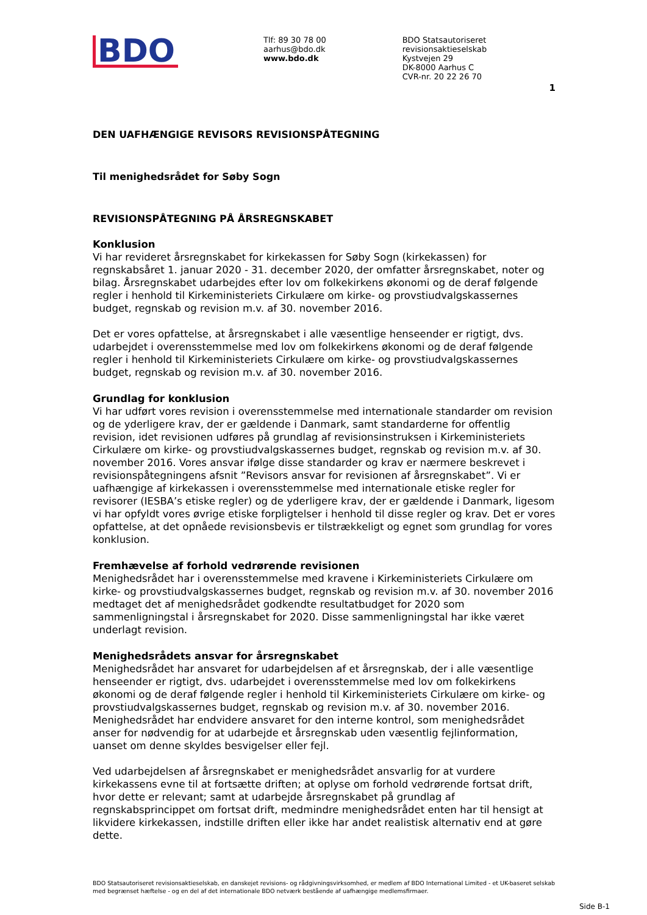BDO
Tlf: 89 30 78 00
aarhus@bdo.dk
www.bdo.dk
BDO Statsautoriseret revisionsaktieselskab
Kystvejen 29
DK-8000 Aarhus C
CVR-nr. 20 22 26 70
1
DEN UAFHÆNGIGE REVISORS REVISIONSPÅTEGNING
Til menighedsrådet for Søby Sogn
REVISIONSPÅTEGNING PÅ ÅRSREGNSKABET
Konklusion
Vi har revideret årsregnskabet for kirkekassen for Søby Sogn (kirkekassen) for regnskabsåret 1. januar 2020 - 31. december 2020, der omfatter årsregnskabet, noter og bilag. Årsregnskabet udarbejdes efter lov om folkekirkens økonomi og de deraf følgende regler i henhold til Kirkeministeriets Cirkulære om kirke- og provstiudvalgskassernes budget, regnskab og revision m.v. af 30. november 2016.
Det er vores opfattelse, at årsregnskabet i alle væsentlige henseender er rigtigt, dvs. udarbejdet i overensstemmelse med lov om folkekirkens økonomi og de deraf følgende regler i henhold til Kirkeministeriets Cirkulære om kirke- og provstiudvalgskassernes budget, regnskab og revision m.v. af 30. november 2016.
Grundlag for konklusion
Vi har udført vores revision i overensstemmelse med internationale standarder om revision og de yderligere krav, der er gældende i Danmark, samt standarderne for offentlig revision, idet revisionen udføres på grundlag af revisionsinstruksen i Kirkeministeriets Cirkulære om kirke- og provstiudvalgskassernes budget, regnskab og revision m.v. af 30. november 2016. Vores ansvar ifølge disse standarder og krav er nærmere beskrevet i revisionspåtegningens afsnit ”Revisors ansvar for revisionen af årsregnskabet”. Vi er uafhængige af kirkekassen i overensstemmelse med internationale etiske regler for revisorer (IESBA’s etiske regler) og de yderligere krav, der er gældende i Danmark, ligesom vi har opfyldt vores øvrige etiske forpligtelser i henhold til disse regler og krav. Det er vores opfattelse, at det opnåede revisionsbevis er tilstrækkeligt og egnet som grundlag for vores konklusion.
Fremhævelse af forhold vedrørende revisionen
Menighedsrådet har i overensstemmelse med kravene i Kirkeministeriets Cirkulære om kirke- og provstiudvalgskassernes budget, regnskab og revision m.v. af 30. november 2016 medtaget det af menighedsrådet godkendte resultatbudget for 2020 som sammenligningstal i årsregnskabet for 2020. Disse sammenligningstal har ikke været underlagt revision.
Menighedsrådets ansvar for årsregnskabet
Menighedsrådet har ansvaret for udarbejdelsen af et årsregnskab, der i alle væsentlige henseender er rigtigt, dvs. udarbejdet i overensstemmelse med lov om folkekirkens økonomi og de deraf følgende regler i henhold til Kirkeministeriets Cirkulære om kirke- og provstiudvalgskassernes budget, regnskab og revision m.v. af 30. november 2016. Menighedsrådet har endvidere ansvaret for den interne kontrol, som menighedsrådet anser for nødvendig for at udarbejde et årsregnskab uden væsentlig fejlinformation, uanset om denne skyldes besvigelser eller fejl.
Ved udarbejdelsen af årsregnskabet er menighedsrådet ansvarlig for at vurdere kirkekassens evne til at fortsætte driften; at oplyse om forhold vedrørende fortsat drift, hvor dette er relevant; samt at udarbejde årsregnskabet på grundlag af regnskabsprincippet om fortsat drift, medmindre menighedsrådet enten har til hensigt at likvidere kirkekassen, indstille driften eller ikke har andet realistisk alternativ end at gøre dette.
BDO Statsautoriseret revisionsaktieselskab, en danskejet revisions- og rådgivningsvirksomhed, er medlem af BDO International Limited - et UK-baseret selskab med begrænset hæftelse - og en del af det internationale BDO netværk bestående af uafhængige medlemsfirmaer.
Side B-1